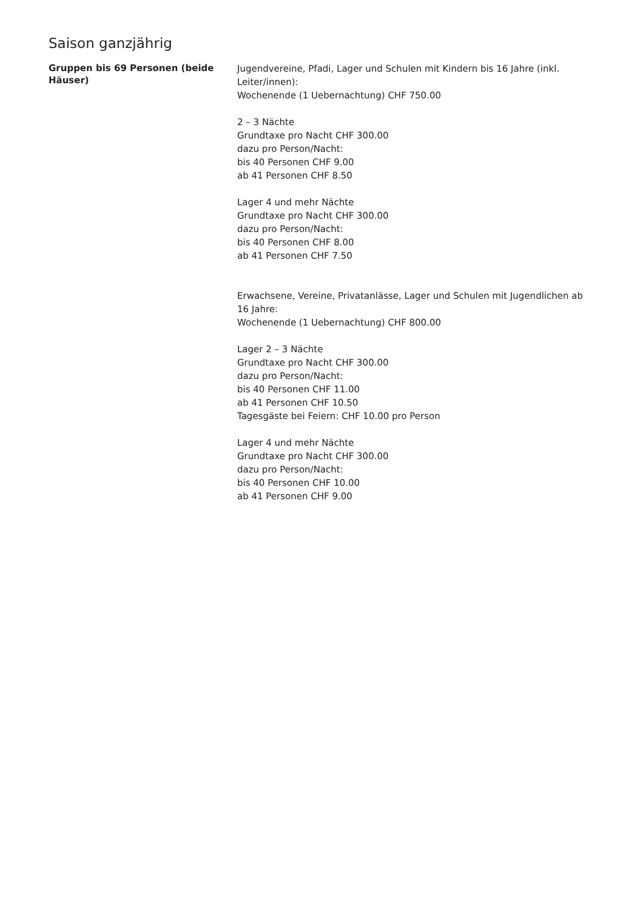Saison ganzjährig
Gruppen bis 69 Personen (beide Häuser)
Jugendvereine, Pfadi, Lager und Schulen mit Kindern bis 16 Jahre (inkl. Leiter/innen):
Wochenende (1 Uebernachtung) CHF 750.00
2 – 3 Nächte
Grundtaxe pro Nacht CHF 300.00
dazu pro Person/Nacht:
bis 40 Personen CHF 9.00
ab 41 Personen CHF 8.50
Lager 4 und mehr Nächte
Grundtaxe pro Nacht CHF 300.00
dazu pro Person/Nacht:
bis 40 Personen CHF 8.00
ab 41 Personen CHF 7.50
Erwachsene, Vereine, Privatanlässe, Lager und Schulen mit Jugendlichen ab 16 Jahre:
Wochenende (1 Uebernachtung) CHF 800.00
Lager 2 – 3 Nächte
Grundtaxe pro Nacht CHF 300.00
dazu pro Person/Nacht:
bis 40 Personen CHF 11.00
ab 41 Personen CHF 10.50
Tagesgäste bei Feiern: CHF 10.00 pro Person
Lager 4 und mehr Nächte
Grundtaxe pro Nacht CHF 300.00
dazu pro Person/Nacht:
bis 40 Personen CHF 10.00
ab 41 Personen CHF 9.00